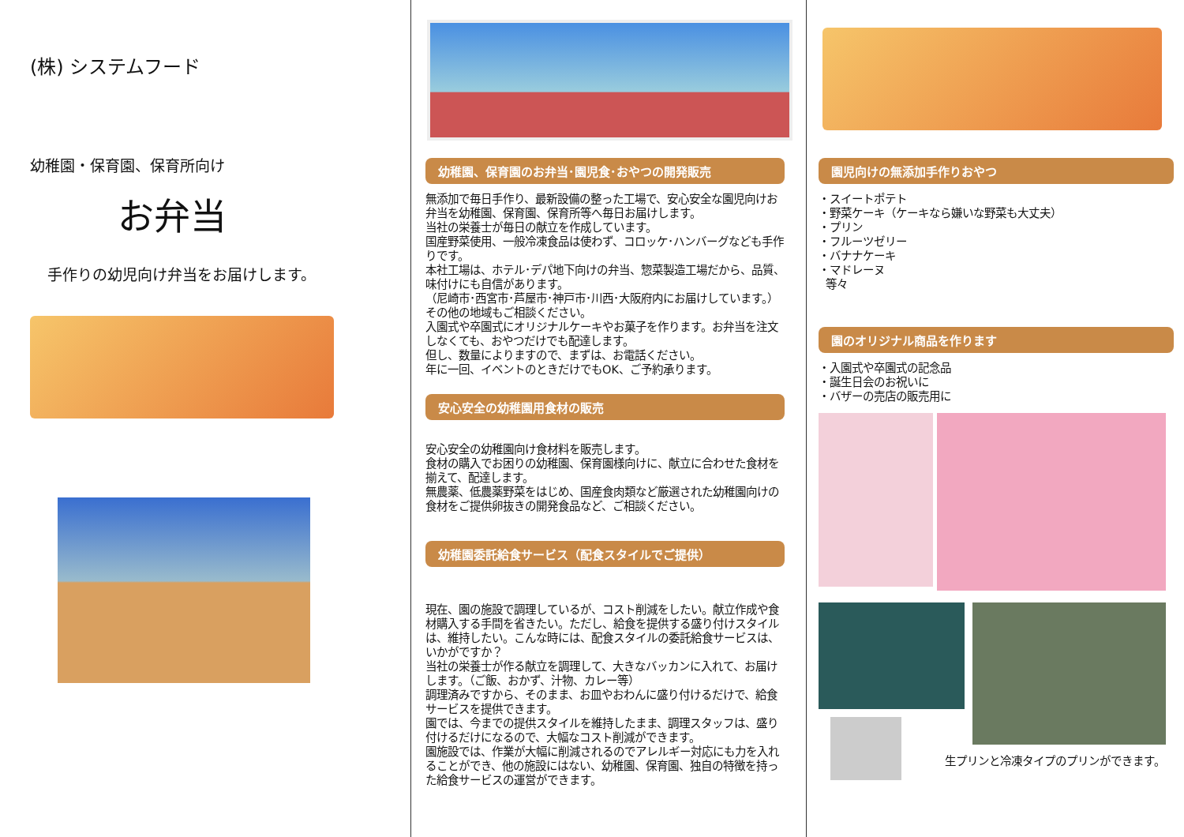(株) システムフード
幼稚園・保育園、保育所向け
お弁当
手作りの幼児向け弁当をお届けします。
幼稚園、保育園のお弁当･園児食･おやつの開発販売
無添加で毎日手作り、最新設備の整った工場で、安心安全な園児向けお弁当を幼稚園、保育園、保育所等へ毎日お届けします。
当社の栄養士が毎日の献立を作成しています。
国産野菜使用、一般冷凍食品は使わず、コロッケ･ハンバーグなども手作りです。
本社工場は、ホテル･デパ地下向けの弁当、惣菜製造工場だから、品質、味付けにも自信があります。
（尼崎市･西宮市･芦屋市･神戸市･川西･大阪府内にお届けしています。）その他の地域もご相談ください。
入園式や卒園式にオリジナルケーキやお菓子を作ります。お弁当を注文しなくても、おやつだけでも配達します。
但し、数量によりますので、まずは、お電話ください。
年に一回、イベントのときだけでもOK、ご予約承ります。
安心安全の幼稚園用食材の販売
安心安全の幼稚園向け食材料を販売します。
食材の購入でお困りの幼稚園、保育園様向けに、献立に合わせた食材を揃えて、配達します。
無農薬、低農薬野菜をはじめ、国産食肉類など厳選された幼稚園向けの食材をご提供卵抜きの開発食品など、ご相談ください。
幼稚園委託給食サービス（配食スタイルでご提供）
現在、園の施設で調理しているが、コスト削減をしたい。献立作成や食材購入する手間を省きたい。ただし、給食を提供する盛り付けスタイルは、維持したい。こんな時には、配食スタイルの委託給食サービスは、いかがですか？
当社の栄養士が作る献立を調理して、大きなバッカンに入れて、お届けします。（ご飯、おかず、汁物、カレー等）
調理済みですから、そのまま、お皿やおわんに盛り付けるだけで、給食サービスを提供できます。
園では、今までの提供スタイルを維持したまま、調理スタッフは、盛り付けるだけになるので、大幅なコスト削減ができます。
園施設では、作業が大幅に削減されるのでアレルギー対応にも力を入れることができ、他の施設にはない、幼稚園、保育園、独自の特徴を持った給食サービスの運営ができます。
園児向けの無添加手作りおやつ
・スイートポテト
・野菜ケーキ（ケーキなら嫌いな野菜も大丈夫）
・プリン
・フルーツゼリー
・バナナケーキ
・マドレーヌ
等々
園のオリジナル商品を作ります
・入園式や卒園式の記念品
・誕生日会のお祝いに
・バザーの売店の販売用に
生プリンと冷凍タイプのプリンができます。